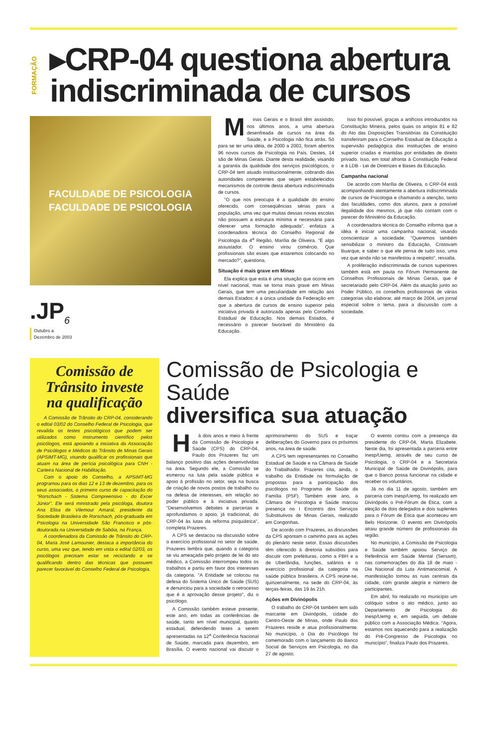FORMAÇÃO
▸CRP-04 questiona abertura
indiscriminada de cursos
FACULDADE DE PSICOLOGIA
FACULDADE DE PSICOLOGIA
.JP<sub>6</sub>
Outubro a
Dezembro de 2003
Minas Gerais e o Brasil têm assistido, nos últimos anos, a uma abertura desenfreada de cursos na área da Saúde, e a Psicologia não fica atrás. Só para se ter uma idéia, de 2000 a 2003, foram abertos 96 novos cursos de Psicologia no País. Destes, 14 são de Minas Gerais. Diante desta realidade, visando a garantia da qualidade dos serviços psicológicos, o CRP-04 tem atuado institucionalmente, cobrando das autoridades competentes que sejam estabelecidos mecanismos de controle desta abertura indiscriminada de cursos.
"O que nos preocupa é a qualidade do ensino oferecido, com conseqüências sérias para a população, uma vez que muitas dessas novas escolas não possuem a estrutura mínima e necessária para oferecer uma formação adequada", enfatiza a coordenadora técnica do Conselho Regional de Psicologia da 4<sup>a</sup> Região, Marília de Oliveira. "É algo assustador. O ensino virou comércio. Que profissionais são esses que estaremos colocando no mercado?", questiona.
Situação é mais grave em Minas
Ela explica que esta é uma situação que ocorre em nível nacional, mas se torna mais grave em Minas Gerais, que tem uma peculiaridade em relação aos demais Estados: é a única unidade da Federação em que a abertura de cursos de ensino superior pela iniciativa privada é autorizada apenas pelo Conselho Estadual de Educação. Nos demais Estados, é necessário o parecer favorável do Ministério da Educação.
Isso foi possível, graças a artifícios introduzidos na Constituição Mineira, pelos quais os artigos 81 e 82 do Ato das Disposições Transitórias da Constituição transferiram para o Conselho Estadual de Educação a supervisão pedagógica das instituições de ensino superior criadas e mantidas por entidades de direito privado. Isso, em total afronta à Constituição Federal e à LDB - Lei de Diretrizes e Bases da Educação.
Campanha nacional
De acordo com Marília de Oliveira, o CRP-04 está acompanhando atentamente a abertura indiscriminada de cursos de Psicologia e chamando a atenção, tanto das faculdades, como dos alunos, para a possível ilegalidade dos mesmos, já que não contam com o parecer do Ministério da Educação.
A coordenadora técnica do Conselho informa que a idéia é iniciar uma campanha nacional, visando conscientizar a sociedade. "Queremos também sensibilizar o ministro da Educação, Cristovam Buarque, e saber o que ele pensa de tudo isso, uma vez que ainda não se manifestou a respeito", ressalta.
A proliferação indiscriminada de cursos superiores também está em pauta no Fórum Permanente de Conselhos Profissionais de Minas Gerais, que é secretariado pelo CRP-04. Além da atuação junto ao Poder Público, os conselhos profissionais de várias categorias vão elaborar, até março de 2004, um jornal especial sobre o tema, para a discussão com a sociedade.
Comissão de Trânsito investe na qualificação
A Comissão de Trânsito do CRP-04, considerando o edital 03/02 do Conselho Federal de Psicologia, que revalida os testes psicológicos que podem ser utilizados como instrumento científico pelos psicólogos, está apoiando a iniciativa da Associação de Psicólogos e Médicos do Trânsito de Minas Gerais (APSIMT-MG), visando qualificar os profissionais que atuam na área de perícia psicológica para CNH - Carteira Nacional de Habilitação.
Com o apoio do Conselho, a APSIMT-MG programou para os dias 12 e 13 de dezembro, para os seus associados, o primeiro curso de capacitação do "Rorschach - Sistema Compreensivo - do Excer Júnior". Ele será ministrado pela psicóloga, doutora Ana Elisa de Vilemour Amaral, presidente da Sociedade Brasileira de Rorschach, pós-graduada em Psicologia na Universidade São Francisco e pós-doutorada na Universidade de Sabóia, na França.
A coordenadora da Comissão de Trânsito do CRP-04, Maria José Lamounier, destaca a importância do curso, uma vez que, tendo em vista o edital 02/03, os psicólogos precisam estar se reciclando e se qualificando dentro das técnicas que possuem parecer favorável do Conselho Federal de Psicologia.
Comissão de Psicologia e Saúde
diversifica sua atuação
Há dois anos e meio à frente da Comissão de Psicologia e Saúde (CPS) do CRP-04, Paulo dos Prazeres faz um balanço positivo das ações desenvolvidas na área. Segundo ele, a Comissão se esmerou na luta pela saúde pública e apoio à profissão no setor, seja na busca de criação de novos postos de trabalho ou na defesa de interesses, em relação ao poder público e à iniciativa privada. "Desenvolvemos debates e parcerias e aprofundamos o apoio, já tradicional, do CRP-04 às lutas da reforma psiquiátrica", completa Prazeres.
A CPS se destacou na discussão sobre o exercício profissional no setor de saúde. Prazeres lembra que, quando a categoria se viu ameaçada pelo projeto de lei do ato médico, a Comissão interrompeu todos os trabalhos e partiu em favor dos interesses da categoria. "A Entidade se colocou na defesa do Sistema Único de Saúde (SUS) e denunciou para a sociedade o retrocesso que é a aprovação desse projeto", diz o psicólogo.
A Comissão também esteve presente, este ano, em todas as conferências de saúde, tanto em nível municipal, quanto estadual, defendendo teses a serem apresentadas na 12<sup>a</sup> Conferência Nacional de Saúde, marcada para dezembro, em Brasília. O evento nacional vai discutir o aprimoramento do SUS e traçar deliberações do Governo para os próximos anos, na área de saúde.
A CPS tem representantes no Conselho Estadual de Saúde e na Câmara de Saúde do Trabalhador. Prazeres cita, ainda, o trabalho da Entidade na formulação de propostas para a participação dos psicólogos no Programa de Saúde da Família (PSF). Também este ano, a Câmara de Psicologia e Saúde marcou presença no I Encontro dos Serviços Substitutivos de Minas Gerais, realizado em Congonhas.
De acordo com Prazeres, as discussões da CPS apontam o caminho para as ações do plenário neste setor. Essas discussões têm oferecido à diretoria subsídios para discutir com prefeituras, como a PBH e a de Uberlândia, funções, salários e o exercício profissional da categoria na saúde pública brasileira. A CPS reúne-se, quinzenalmente, na sede do CRP-04, às terças-feiras, das 19 às 21h.
Ações em Divinópolis
O trabalho do CRP-04 também tem sido marcante em Divinópolis, cidade do Centro-Oeste de Minas, onde Paulo dos Prazeres reside e atua profissionalmente. No município, o Dia do Psicólogo foi comemorado com o lançamento do Banco Social de Serviços em Psicologia, no dia 27 de agosto.
O evento contou com a presença da presidente do CRP-04, Marta Elizabete. Neste dia, foi apresentada a parceria entre Inesp/Uemg, através de seu curso de Psicologia, o CRP-04 e a Secretaria Municipal de Saúde de Divinópolis, para que o Banco possa funcionar na cidade e receber os voluntários.
Já no dia 11 de agosto, também em parceria com Inesp/Uemg, foi realizado em Divinópolis o Pré-Fórum de Ética, com a eleição de dois delegados e dois suplentes para o Fórum de Ética que aconteceu em Belo Horizonte. O evento em Divinópolis atraiu grande número de profissionais da região.
No município, a Comissão de Psicologia e Saúde também apoiou Serviço de Referência em Saúde Mental (Sersam), nas comemorações do dia 18 de maio - Dia Nacional da Luta Antimanicomial. A manifestação tomou as ruas centrais da cidade, com grande alegria e número de participantes.
Em abril, foi realizado no município um colóquio sobre o ato médico, junto ao Departamento de Psicologia do Inesp/Uemg e, em seguida, um debate público com a Associação Médica. "Agora, estamos nos aquecendo para a realização do Pré-Congresso de Psicologia no município", finaliza Paulo dos Prazeres.